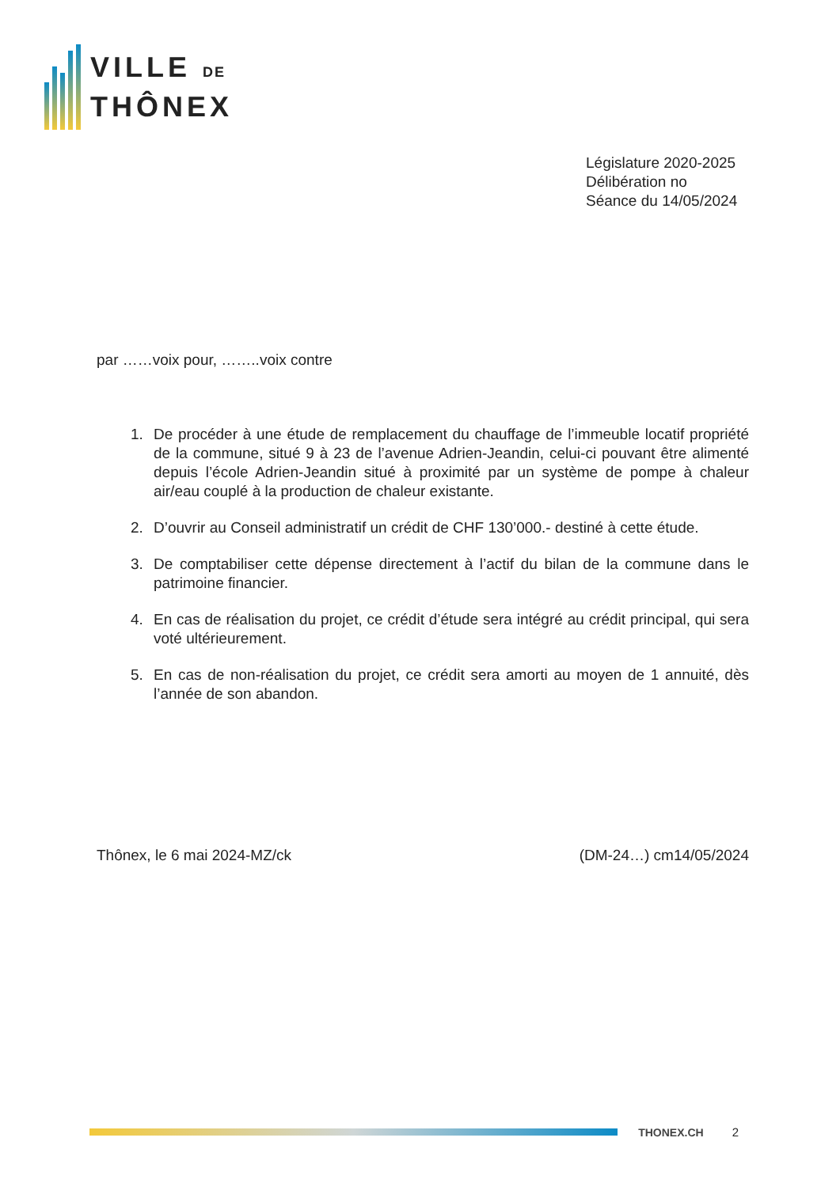VILLE DE
THÔNEX
Législature 2020-2025
Délibération no
Séance du 14/05/2024
par ……voix pour, ……..voix contre
1. De procéder à une étude de remplacement du chauffage de l’immeuble locatif propriété de la commune, situé 9 à 23 de l’avenue Adrien-Jeandin, celui-ci pouvant être alimenté depuis l’école Adrien-Jeandin situé à proximité par un système de pompe à chaleur air/eau couplé à la production de chaleur existante.
2. D’ouvrir au Conseil administratif un crédit de CHF 130’000.- destiné à cette étude.
3. De comptabiliser cette dépense directement à l’actif du bilan de la commune dans le patrimoine financier.
4. En cas de réalisation du projet, ce crédit d’étude sera intégré au crédit principal, qui sera voté ultérieurement.
5. En cas de non-réalisation du projet, ce crédit sera amorti au moyen de 1 annuité, dès l’année de son abandon.
Thônex, le 6 mai 2024-MZ/ck (DM-24…) cm14/05/2024
THONEX.CH 2